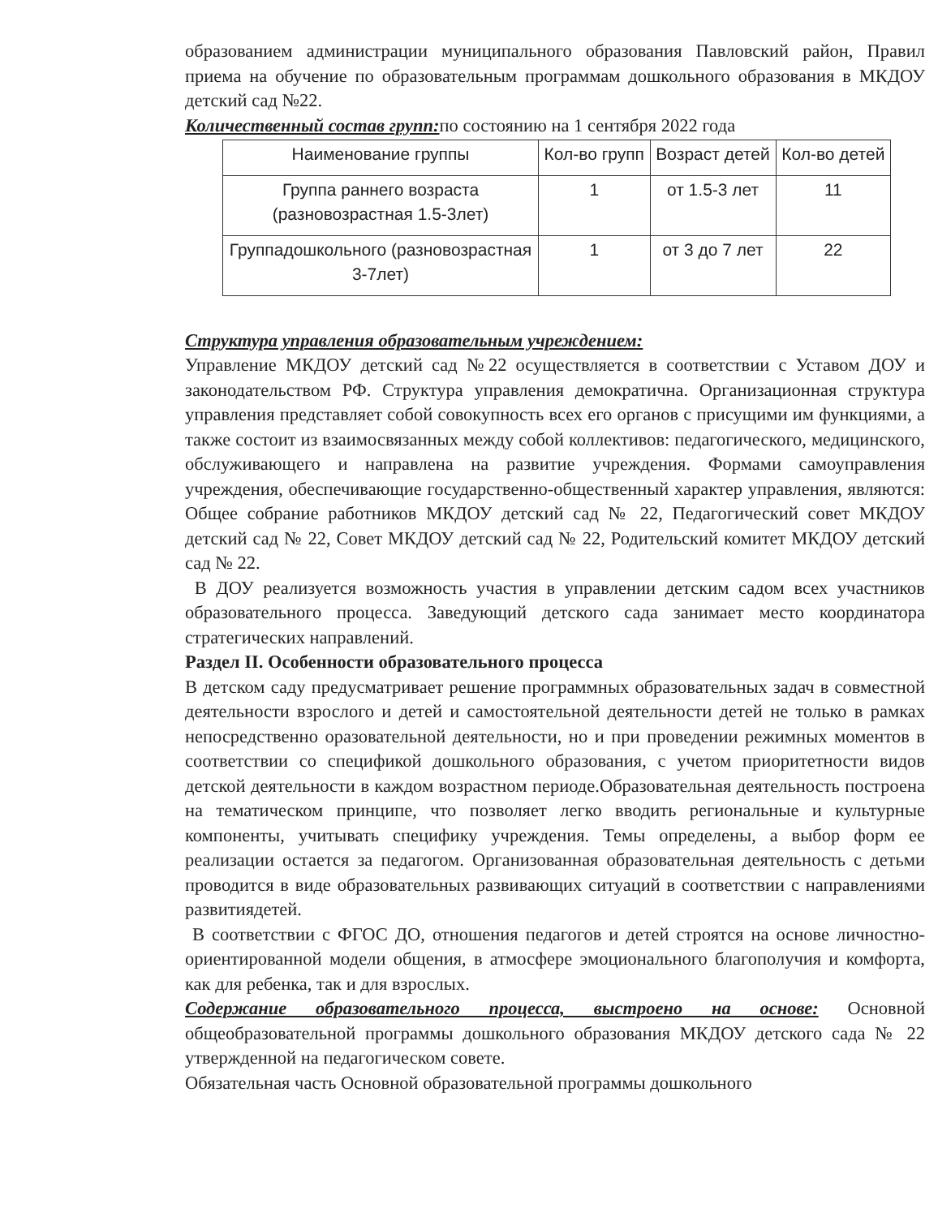образованием администрации муниципального образования Павловский район, Правил приема на обучение по образовательным программам дошкольного образования в МКДОУ детский сад №22.
Количественный состав групп: по состоянию на 1 сентября 2022 года
| Наименование группы | Кол-во групп | Возраст детей | Кол-во детей |
| --- | --- | --- | --- |
| Группа раннего возраста (разновозрастная 1.5-3лет) | 1 | от 1.5-3 лет | 11 |
| Группадошкольного (разновозрастная 3-7лет) | 1 | от 3 до 7 лет | 22 |
Структура управления образовательным учреждением:
Управление МКДОУ детский сад №22 осуществляется в соответствии с Уставом ДОУ и законодательством РФ. Структура управления демократична. Организационная структура управления представляет собой совокупность всех его органов с присущими им функциями, а также состоит из взаимосвязанных между собой коллективов: педагогического, медицинского, обслуживающего и направлена на развитие учреждения. Формами самоуправления учреждения, обеспечивающие государственно-общественный характер управления, являются: Общее собрание работников МКДОУ детский сад № 22, Педагогический совет МКДОУ детский сад № 22, Совет МКДОУ детский сад № 22, Родительский комитет МКДОУ детский сад № 22.
В ДОУ реализуется возможность участия в управлении детским садом всех участников образовательного процесса. Заведующий детского сада занимает место координатора стратегических направлений.
Раздел II. Особенности образовательного процесса
В детском саду предусматривает решение программных образовательных задач в совместной деятельности взрослого и детей и самостоятельной деятельности детей не только в рамках непосредственно оразовательной деятельности, но и при проведении режимных моментов в соответствии со спецификой дошкольного образования, с учетом приоритетности видов детской деятельности в каждом возрастном периоде.Образовательная деятельность построена на тематическом принципе, что позволяет легко вводить региональные и культурные компоненты, учитывать специфику учреждения. Темы определены, а выбор форм ее реализации остается за педагогом. Организованная образовательная деятельность с детьми проводится в виде образовательных развивающих ситуаций в соответствии с направлениями развитиядетей.
В соответствии с ФГОС ДО, отношения педагогов и детей строятся на основе личностно-ориентированной модели общения, в атмосфере эмоционального благополучия и комфорта, как для ребенка, так и для взрослых.
Содержание образовательного процесса, выстроено на основе: Основной общеобразовательной программы дошкольного образования МКДОУ детского сада № 22 утвержденной на педагогическом совете.
Обязательная часть Основной образовательной программы дошкольного